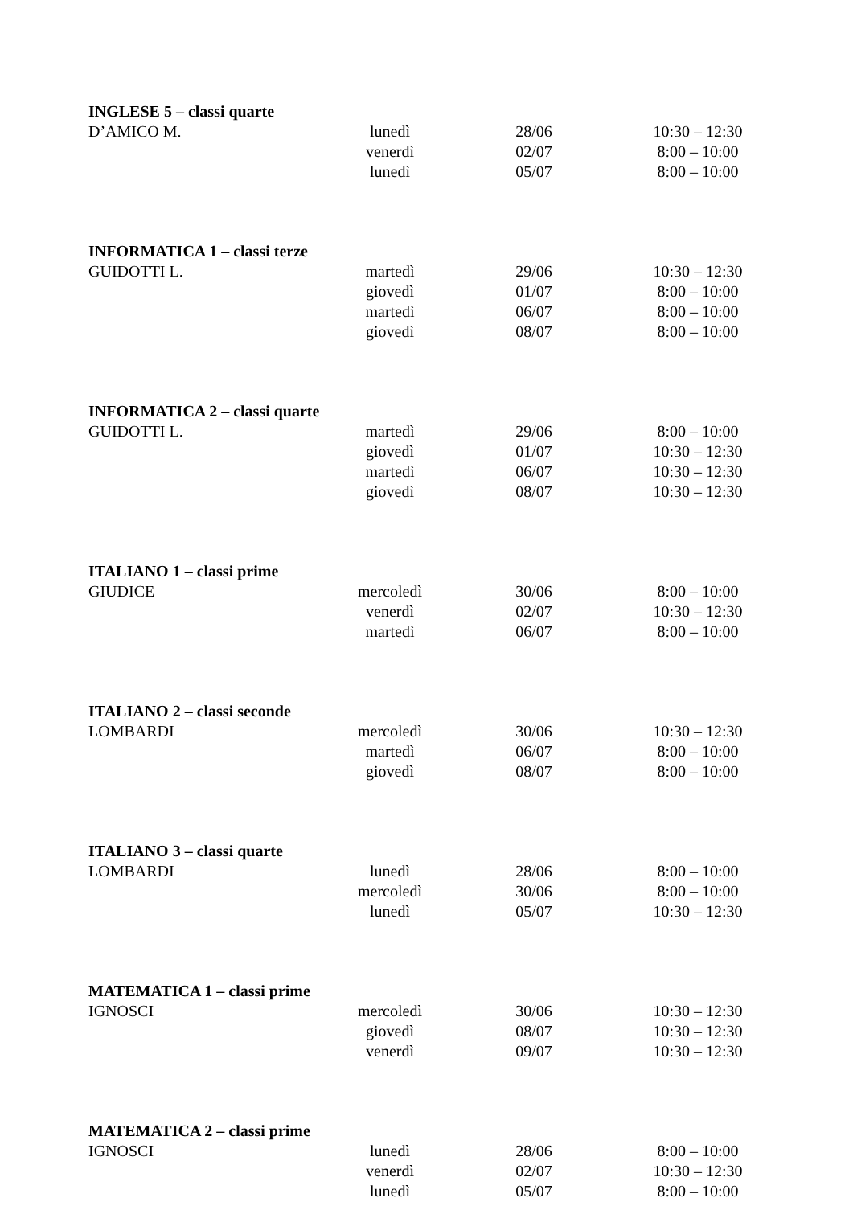| INGLESE 5 – classi quarte | | | |
| --- | --- | --- | --- |
| D’AMICO M. | lunedì | 28/06 | 10:30 – 12:30 |
| | venerdì | 02/07 | 8:00 – 10:00 |
| | lunedì | 05/07 | 8:00 – 10:00 |
| INFORMATICA 1 – classi terze | | | |
| --- | --- | --- | --- |
| GUIDOTTI L. | martedì | 29/06 | 10:30 – 12:30 |
| | giovedì | 01/07 | 8:00 – 10:00 |
| | martedì | 06/07 | 8:00 – 10:00 |
| | giovedì | 08/07 | 8:00 – 10:00 |
| INFORMATICA 2 – classi quarte | | | |
| --- | --- | --- | --- |
| GUIDOTTI L. | martedì | 29/06 | 8:00 – 10:00 |
| | giovedì | 01/07 | 10:30 – 12:30 |
| | martedì | 06/07 | 10:30 – 12:30 |
| | giovedì | 08/07 | 10:30 – 12:30 |
| ITALIANO 1 – classi prime | | | |
| --- | --- | --- | --- |
| GIUDICE | mercoledì | 30/06 | 8:00 – 10:00 |
| | venerdì | 02/07 | 10:30 – 12:30 |
| | martedì | 06/07 | 8:00 – 10:00 |
| ITALIANO 2 – classi seconde | | | |
| --- | --- | --- | --- |
| LOMBARDI | mercoledì | 30/06 | 10:30 – 12:30 |
| | martedì | 06/07 | 8:00 – 10:00 |
| | giovedì | 08/07 | 8:00 – 10:00 |
| ITALIANO 3 – classi quarte | | | |
| --- | --- | --- | --- |
| LOMBARDI | lunedì | 28/06 | 8:00 – 10:00 |
| | mercoledì | 30/06 | 8:00 – 10:00 |
| | lunedì | 05/07 | 10:30 – 12:30 |
| MATEMATICA 1 – classi prime | | | |
| --- | --- | --- | --- |
| IGNOSCI | mercoledì | 30/06 | 10:30 – 12:30 |
| | giovedì | 08/07 | 10:30 – 12:30 |
| | venerdì | 09/07 | 10:30 – 12:30 |
| MATEMATICA 2 – classi prime | | | |
| --- | --- | --- | --- |
| IGNOSCI | lunedì | 28/06 | 8:00 – 10:00 |
| | venerdì | 02/07 | 10:30 – 12:30 |
| | lunedì | 05/07 | 8:00 – 10:00 |